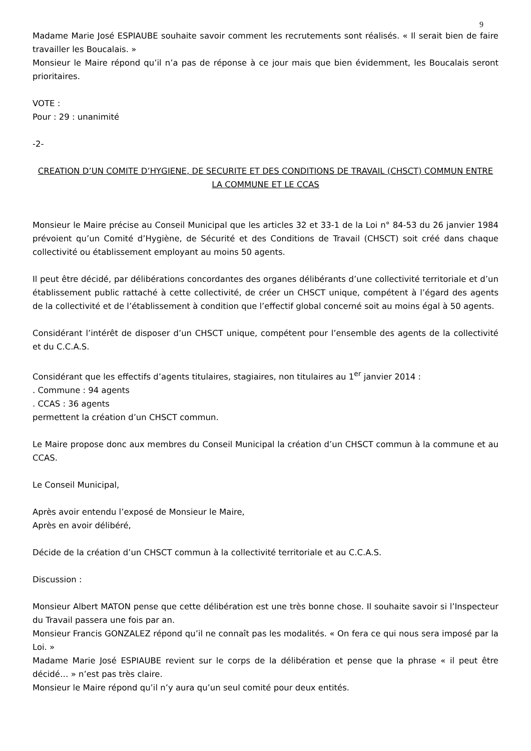9
Madame Marie José ESPIAUBE souhaite savoir comment les recrutements sont réalisés. « Il serait bien de faire travailler les Boucalais. »
Monsieur le Maire répond qu’il n’a pas de réponse à ce jour mais que bien évidemment, les Boucalais seront prioritaires.
VOTE :
Pour : 29 : unanimité
-2-
CREATION D’UN COMITE D’HYGIENE, DE SECURITE ET DES CONDITIONS DE TRAVAIL (CHSCT) COMMUN ENTRE LA COMMUNE ET LE CCAS
Monsieur le Maire précise au Conseil Municipal que les articles 32 et 33-1 de la Loi n° 84-53 du 26 janvier 1984 prévoient qu’un Comité d’Hygiène, de Sécurité et des Conditions de Travail (CHSCT) soit créé dans chaque collectivité ou établissement employant au moins 50 agents.
Il peut être décidé, par délibérations concordantes des organes délibérants d’une collectivité territoriale et d’un établissement public rattaché à cette collectivité, de créer un CHSCT unique, compétent à l’égard des agents de la collectivité et de l’établissement à condition que l’effectif global concerné soit au moins égal à 50 agents.
Considérant l’intérêt de disposer d’un CHSCT unique, compétent pour l’ensemble des agents de la collectivité et du C.C.A.S.
Considérant que les effectifs d’agents titulaires, stagiaires, non titulaires au 1<sup>er</sup> janvier 2014 :
. Commune : 94 agents
. CCAS : 36 agents
permettent la création d’un CHSCT commun.
Le Maire propose donc aux membres du Conseil Municipal la création d’un CHSCT commun à la commune et au CCAS.
Le Conseil Municipal,
Après avoir entendu l’exposé de Monsieur le Maire,
Après en avoir délibéré,
Décide de la création d’un CHSCT commun à la collectivité territoriale et au C.C.A.S.
Discussion :
Monsieur Albert MATON pense que cette délibération est une très bonne chose. Il souhaite savoir si l’Inspecteur du Travail passera une fois par an.
Monsieur Francis GONZALEZ répond qu’il ne connaît pas les modalités. « On fera ce qui nous sera imposé par la Loi. »
Madame Marie José ESPIAUBE revient sur le corps de la délibération et pense que la phrase « il peut être décidé… » n’est pas très claire.
Monsieur le Maire répond qu’il n’y aura qu’un seul comité pour deux entités.